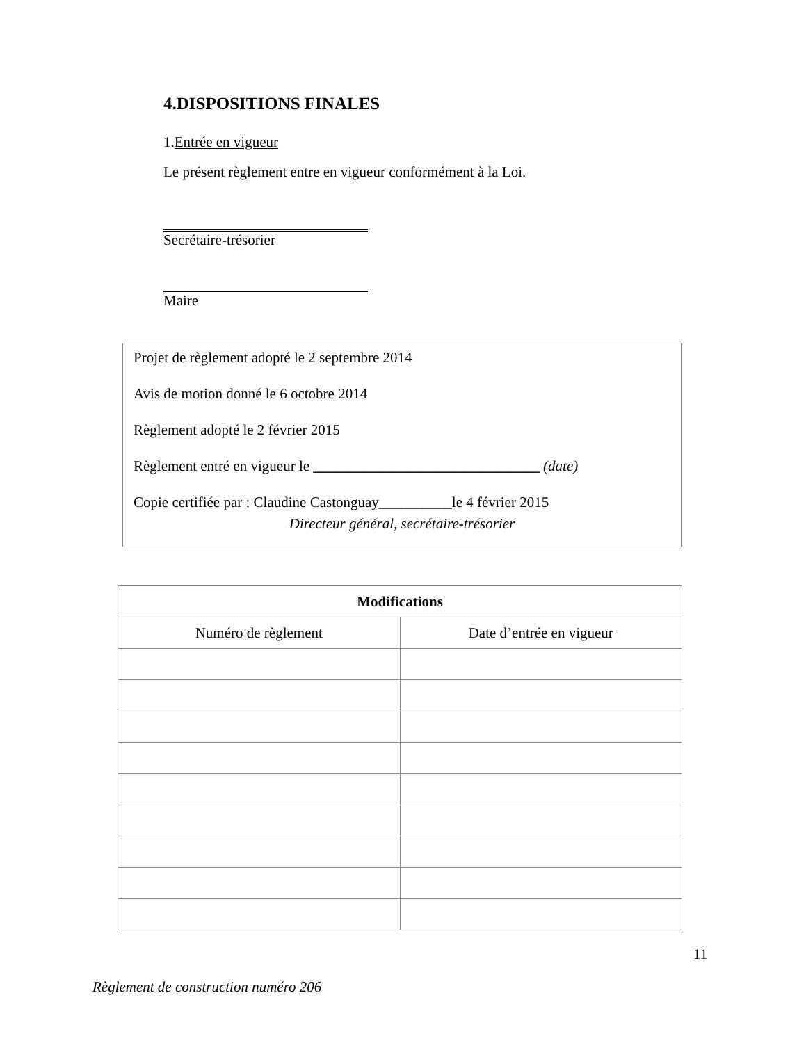4.DISPOSITIONS FINALES
1.Entrée en vigueur
Le présent règlement entre en vigueur conformément à la Loi.
Secrétaire-trésorier
Maire
Projet de règlement adopté le 2 septembre 2014
Avis de motion donné le 6 octobre 2014
Règlement adopté le 2 février 2015
Règlement entré en vigueur le _______________________________ (date)
Copie certifiée par : Claudine Castonguay__________le 4 février 2015
Directeur général, secrétaire-trésorier
| Modifications | |
| --- | --- |
| Numéro de règlement | Date d’entrée en vigueur |
11
Règlement de construction numéro 206